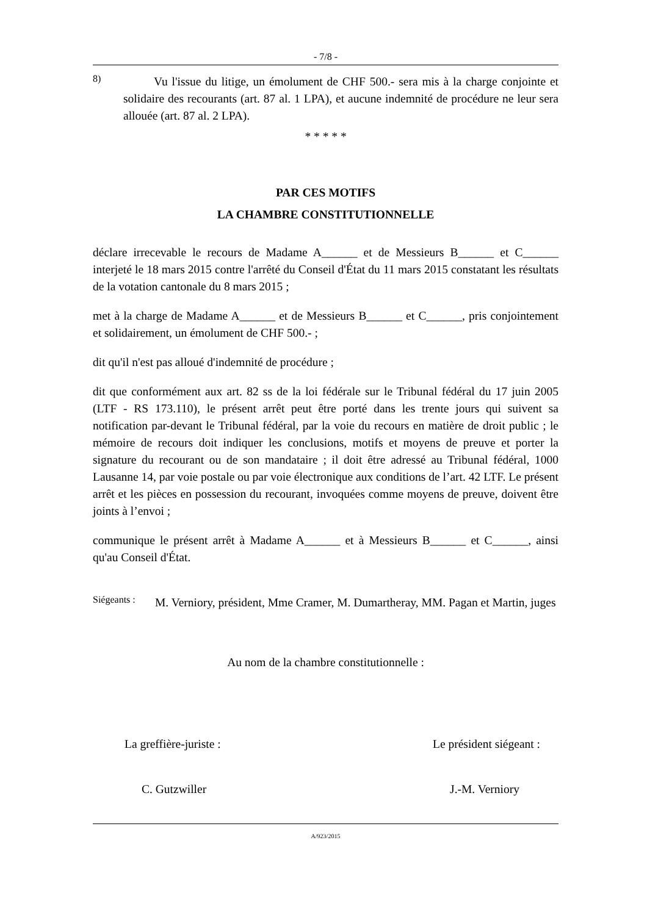- 7/8 -
8)
Vu l'issue du litige, un émolument de CHF 500.- sera mis à la charge conjointe et solidaire des recourants (art. 87 al. 1 LPA), et aucune indemnité de procédure ne leur sera allouée (art. 87 al. 2 LPA).
* * * * *
PAR CES MOTIFS
LA CHAMBRE CONSTITUTIONNELLE
déclare irrecevable le recours de Madame A______ et de Messieurs B______ et C______ interjeté le 18 mars 2015 contre l'arrêté du Conseil d'État du 11 mars 2015 constatant les résultats de la votation cantonale du 8 mars 2015 ;
met à la charge de Madame A______ et de Messieurs B______ et C______, pris conjointement et solidairement, un émolument de CHF 500.- ;
dit qu'il n'est pas alloué d'indemnité de procédure ;
dit que conformément aux art. 82 ss de la loi fédérale sur le Tribunal fédéral du 17 juin 2005 (LTF - RS 173.110), le présent arrêt peut être porté dans les trente jours qui suivent sa notification par-devant le Tribunal fédéral, par la voie du recours en matière de droit public ; le mémoire de recours doit indiquer les conclusions, motifs et moyens de preuve et porter la signature du recourant ou de son mandataire ; il doit être adressé au Tribunal fédéral, 1000 Lausanne 14, par voie postale ou par voie électronique aux conditions de l’art. 42 LTF. Le présent arrêt et les pièces en possession du recourant, invoquées comme moyens de preuve, doivent être joints à l’envoi ;
communique le présent arrêt à Madame A______ et à Messieurs B______ et C______, ainsi qu'au Conseil d'État.
Siégeants :
M. Verniory, président, Mme Cramer, M. Dumartheray, MM. Pagan et Martin, juges
Au nom de la chambre constitutionnelle :
La greffière-juriste : Le président siégeant :
C. Gutzwiller J.-M. Verniory
A/923/2015